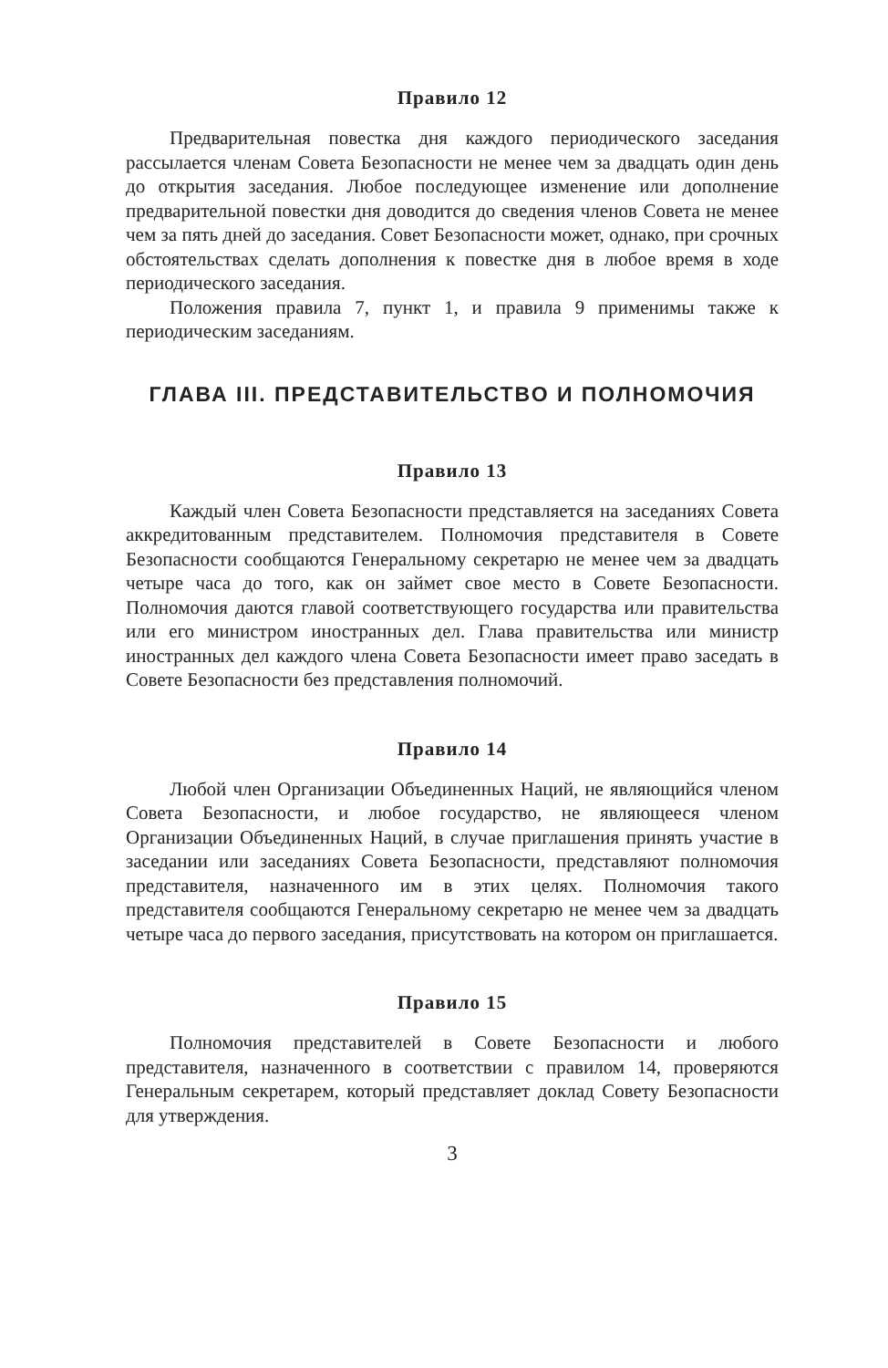Правило 12
Предварительная повестка дня каждого периодического заседания рассылается членам Совета Безопасности не менее чем за двадцать один день до открытия заседания. Любое последующее изменение или дополнение предварительной повестки дня доводится до сведения членов Совета не менее чем за пять дней до заседания. Совет Безопасности может, однако, при срочных обстоятельствах сделать дополнения к повестке дня в любое время в ходе периодического заседания.
Положения правила 7, пункт 1, и правила 9 применимы также к периодическим заседаниям.
ГЛАВА III. ПРЕДСТАВИТЕЛЬСТВО И ПОЛНОМОЧИЯ
Правило 13
Каждый член Совета Безопасности представляется на заседаниях Совета аккредитованным представителем. Полномочия представителя в Совете Безопасности сообщаются Генеральному секретарю не менее чем за двадцать четыре часа до того, как он займет свое место в Совете Безопасности. Полномочия даются главой соответствующего государства или правительства или его министром иностранных дел. Глава правительства или министр иностранных дел каждого члена Совета Безопасности имеет право заседать в Совете Безопасности без представления полномочий.
Правило 14
Любой член Организации Объединенных Наций, не являющийся членом Совета Безопасности, и любое государство, не являющееся членом Организации Объединенных Наций, в случае приглашения принять участие в заседании или заседаниях Совета Безопасности, представляют полномочия представителя, назначенного им в этих целях. Полномочия такого представителя сообщаются Генеральному секретарю не менее чем за двадцать четыре часа до первого заседания, присутствовать на котором он приглашается.
Правило 15
Полномочия представителей в Совете Безопасности и любого представителя, назначенного в соответствии с правилом 14, проверяются Генеральным секретарем, который представляет доклад Совету Безопасности для утверждения.
3